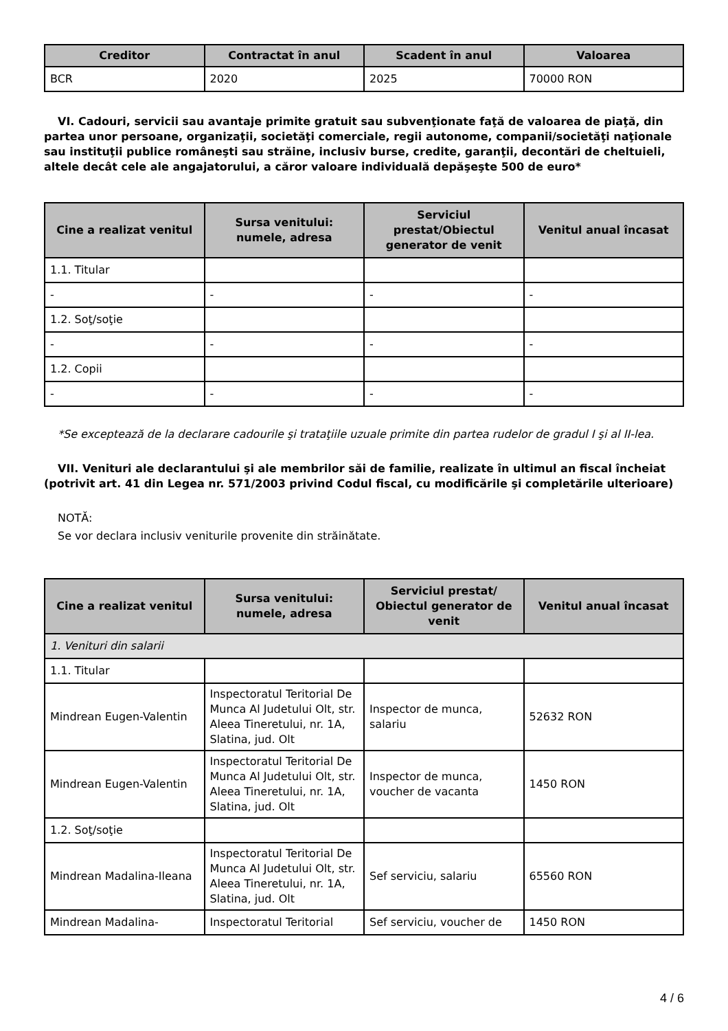| Creditor | Contractat în anul | Scadent în anul | Valoarea |
| --- | --- | --- | --- |
| BCR | 2020 | 2025 | 70000 RON |
VI. Cadouri, servicii sau avantaje primite gratuit sau subvenţionate faţă de valoarea de piaţă, din partea unor persoane, organizaţii, societăţi comerciale, regii autonome, companii/societăţi naţionale sau instituţii publice româneşti sau străine, inclusiv burse, credite, garanţii, decontări de cheltuieli, altele decât cele ale angajatorului, a căror valoare individuală depăşeşte 500 de euro*
| Cine a realizat venitul | Sursa venitului: numele, adresa | Serviciul prestat/Obiectul generator de venit | Venitul anual încasat |
| --- | --- | --- | --- |
| 1.1. Titular | | | |
| - | - | - | - |
| 1.2. Soţ/soţie | | | |
| - | - | - | - |
| 1.2. Copii | | | |
| - | - | - | - |
*Se exceptează de la declarare cadourile şi trataţiile uzuale primite din partea rudelor de gradul I şi al II-lea.
VII. Venituri ale declarantului şi ale membrilor săi de familie, realizate în ultimul an fiscal încheiat (potrivit art. 41 din Legea nr. 571/2003 privind Codul fiscal, cu modificările şi completările ulterioare)
NOTĂ:
Se vor declara inclusiv veniturile provenite din străinătate.
| Cine a realizat venitul | Sursa venitului: numele, adresa | Serviciul prestat/ Obiectul generator de venit | Venitul anual încasat |
| --- | --- | --- | --- |
| 1. Venituri din salarii | | | |
| 1.1. Titular | | | |
| Mindrean Eugen-Valentin | Inspectoratul Teritorial De Munca Al Judetului Olt, str. Aleea Tineretului, nr. 1A, Slatina, jud. Olt | Inspector de munca, salariu | 52632 RON |
| Mindrean Eugen-Valentin | Inspectoratul Teritorial De Munca Al Judetului Olt, str. Aleea Tineretului, nr. 1A, Slatina, jud. Olt | Inspector de munca, voucher de vacanta | 1450 RON |
| 1.2. Soţ/soţie | | | |
| Mindrean Madalina-Ileana | Inspectoratul Teritorial De Munca Al Judetului Olt, str. Aleea Tineretului, nr. 1A, Slatina, jud. Olt | Sef serviciu, salariu | 65560 RON |
| Mindrean Madalina- | Inspectoratul Teritorial | Sef serviciu, voucher de | 1450 RON |
4 / 6